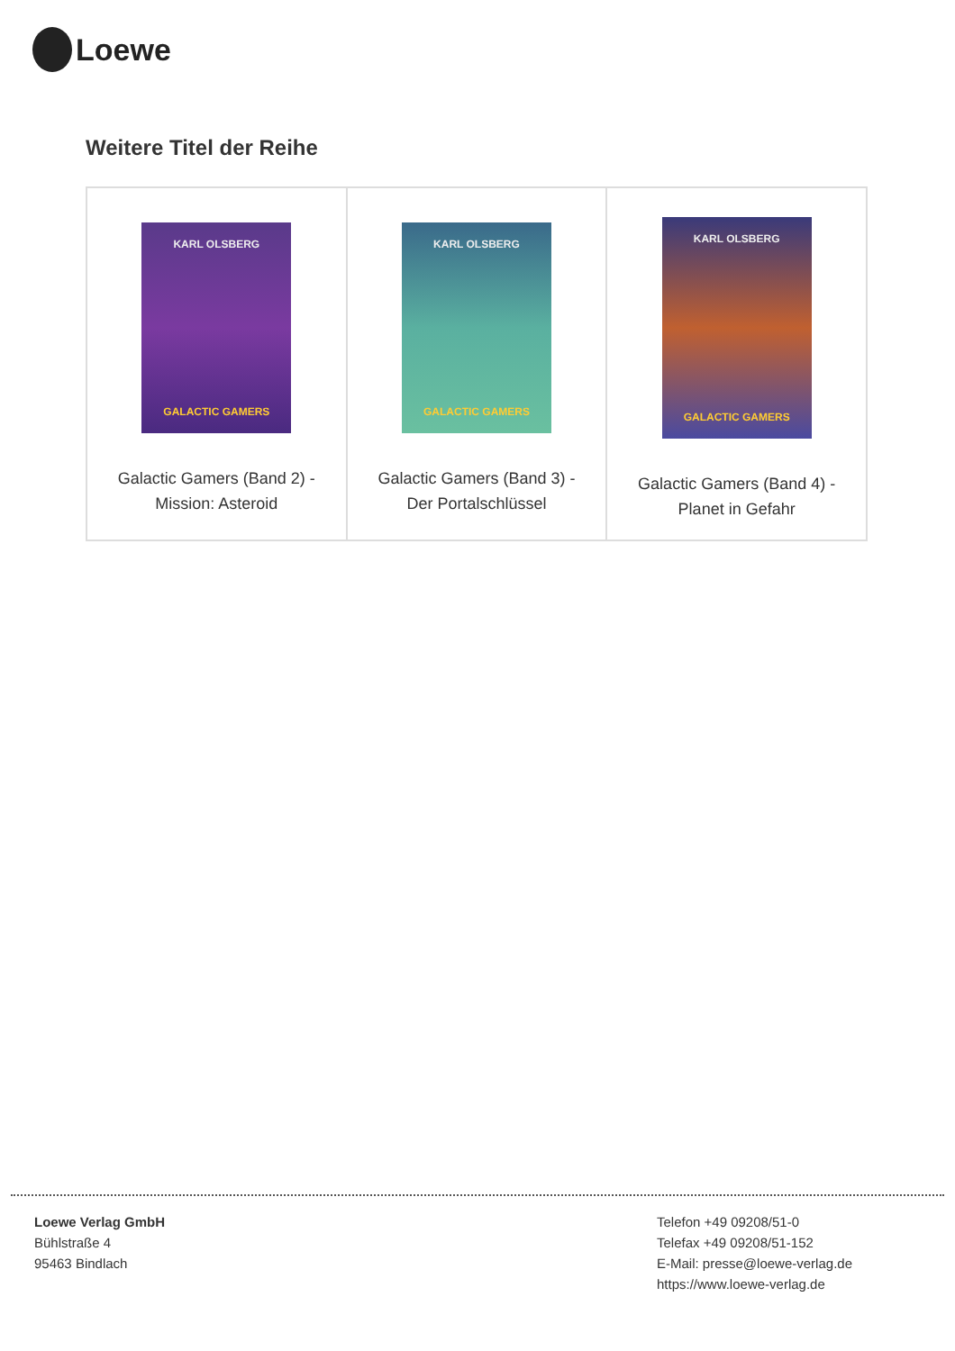Loewe
Weitere Titel der Reihe
| KARL OLSBERG GALACTIC GAMERS Galactic Gamers (Band 2) - Mission: Asteroid | KARL OLSBERG GALACTIC GAMERS Galactic Gamers (Band 3) - Der Portalschlüssel | KARL OLSBERG GALACTIC GAMERS Galactic Gamers (Band 4) - Planet in Gefahr |
Loewe Verlag GmbH
Bühlstraße 4
95463 Bindlach
Telefon +49 09208/51-0
Telefax +49 09208/51-152
E-Mail: presse@loewe-verlag.de
https://www.loewe-verlag.de